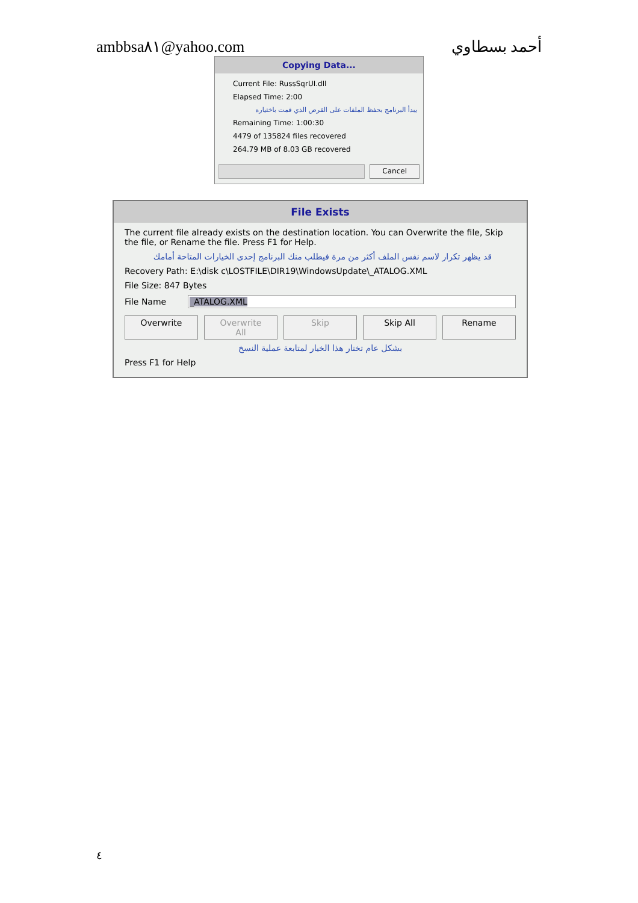ambbsa٨١@yahoo.com أحمد بسطاوي
Copying Data...
Current File: RussSqrUI.dll
Elapsed Time: 2:00
يبدأ البرنامج بحفظ الملفات على القرص الذي قمت باختياره
Remaining Time: 1:00:30
4479 of 135824 files recovered
264.79 MB of 8.03 GB recovered
Cancel
File Exists
The current file already exists on the destination location. You can Overwrite the file, Skip the file, or Rename the file. Press F1 for Help.
قد يظهر تكرار لاسم نفس الملف أكثر من مرة فيطلب منك البرنامج إحدى الخيارات المتاحة أمامك
Recovery Path: E:\disk c\LOSTFILE\DIR19\WindowsUpdate\_ATALOG.XML
File Size: 847 Bytes
File Name _ATALOG.XML
Overwrite Overwrite All Skip Skip All Rename
بشكل عام تختار هذا الخيار لمتابعة عملية النسخ
Press F1 for Help
٤